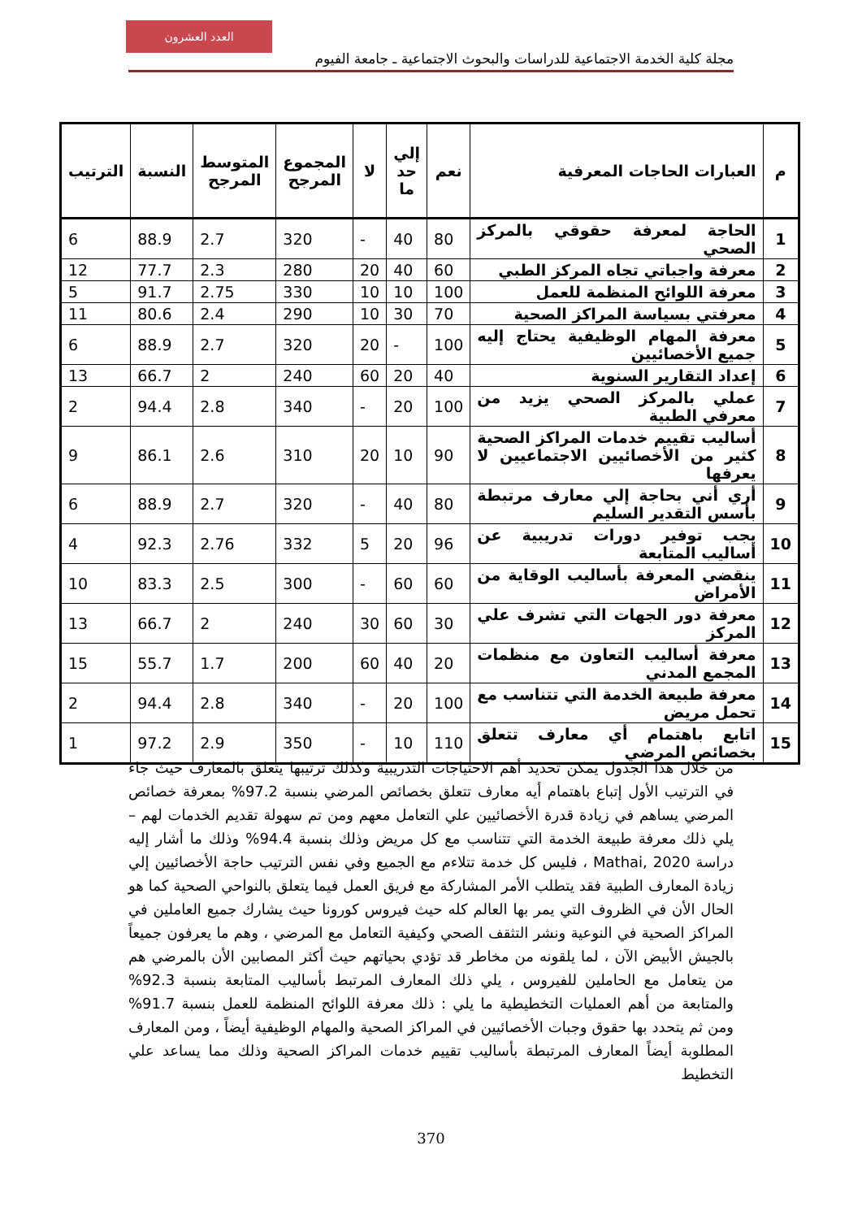العدد العشرون
مجلة كلية الخدمة الاجتماعية للدراسات والبحوث الاجتماعية ـ جامعة الفيوم
| م | العبارات الحاجات المعرفية | نعم | إلي حد ما | لا | المجموع المرجح | المتوسط المرجح | النسبة | الترتيب |
| --- | --- | --- | --- | --- | --- | --- | --- | --- |
| 1 | الحاجة لمعرفة حقوقي بالمركز الصحي | 80 | 40 | - | 320 | 2.7 | 88.9 | 6 |
| 2 | معرفة واجباتي تجاه المركز الطبي | 60 | 40 | 20 | 280 | 2.3 | 77.7 | 12 |
| 3 | معرفة اللوائح المنظمة للعمل | 100 | 10 | 10 | 330 | 2.75 | 91.7 | 5 |
| 4 | معرفتي بسياسة المراكز الصحية | 70 | 30 | 10 | 290 | 2.4 | 80.6 | 11 |
| 5 | معرفة المهام الوظيفية يحتاج إليه جميع الأخصائيين | 100 | - | 20 | 320 | 2.7 | 88.9 | 6 |
| 6 | إعداد التقارير السنوية | 40 | 20 | 60 | 240 | 2 | 66.7 | 13 |
| 7 | عملي بالمركز الصحي يزيد من معرفي الطبية | 100 | 20 | - | 340 | 2.8 | 94.4 | 2 |
| 8 | أساليب تقييم خدمات المراكز الصحية كثير من الأخصائيين الاجتماعيين لا يعرفها | 90 | 10 | 20 | 310 | 2.6 | 86.1 | 9 |
| 9 | أري أني بحاجة إلي معارف مرتبطة بأسس التقدير السليم | 80 | 40 | - | 320 | 2.7 | 88.9 | 6 |
| 10 | يجب توفير دورات تدريبية عن أساليب المتابعة | 96 | 20 | 5 | 332 | 2.76 | 92.3 | 4 |
| 11 | ينقضي المعرفة بأساليب الوقاية من الأمراض | 60 | 60 | - | 300 | 2.5 | 83.3 | 10 |
| 12 | معرفة دور الجهات التي تشرف علي المركز | 30 | 60 | 30 | 240 | 2 | 66.7 | 13 |
| 13 | معرفة أساليب التعاون مع منظمات المجمع المدني | 20 | 40 | 60 | 200 | 1.7 | 55.7 | 15 |
| 14 | معرفة طبيعة الخدمة التي تتناسب مع تحمل مريض | 100 | 20 | - | 340 | 2.8 | 94.4 | 2 |
| 15 | اتابع باهتمام أي معارف تتعلق بخصائص المرضي | 110 | 10 | - | 350 | 2.9 | 97.2 | 1 |
من خلال هذا الجدول يمكن تحديد أهم الاحتياجات التدريبية وكذلك ترتيبها يتعلق بالمعارف حيث جاء في الترتيب الأول إتباع باهتمام أيه معارف تتعلق بخصائص المرضي بنسبة 97.2% بمعرفة خصائص المرضي يساهم في زيادة قدرة الأخصائيين علي التعامل معهم ومن تم سهولة تقديم الخدمات لهم – يلي ذلك معرفة طبيعة الخدمة التي تتناسب مع كل مريض وذلك بنسبة 94.4% وذلك ما أشار إليه دراسة Mathai, 2020 ، فليس كل خدمة تتلاءم مع الجميع وفي نفس الترتيب حاجة الأخصائيين إلي زيادة المعارف الطبية فقد يتطلب الأمر المشاركة مع فريق العمل فيما يتعلق بالنواحي الصحية كما هو الحال الأن في الظروف التي يمر بها العالم كله حيث فيروس كورونا حيث يشارك جميع العاملين في المراكز الصحية في النوعية ونشر التثقف الصحي وكيفية التعامل مع المرضي ، وهم ما يعرفون جميعاً بالجيش الأبيض الآن ، لما يلقونه من مخاطر قد تؤدي بحياتهم حيث أكثر المصابين الأن بالمرضي هم من يتعامل مع الحاملين للفيروس ، يلي ذلك المعارف المرتبط بأساليب المتابعة بنسبة 92.3% والمتابعة من أهم العمليات التخطيطية ما يلي : ذلك معرفة اللوائح المنظمة للعمل بنسبة 91.7% ومن ثم يتحدد بها حقوق وجبات الأخصائيين في المراكز الصحية والمهام الوظيفية أيضاً ، ومن المعارف المطلوبة أيضاً المعارف المرتبطة بأساليب تقييم خدمات المراكز الصحية وذلك مما يساعد علي التخطيط
370